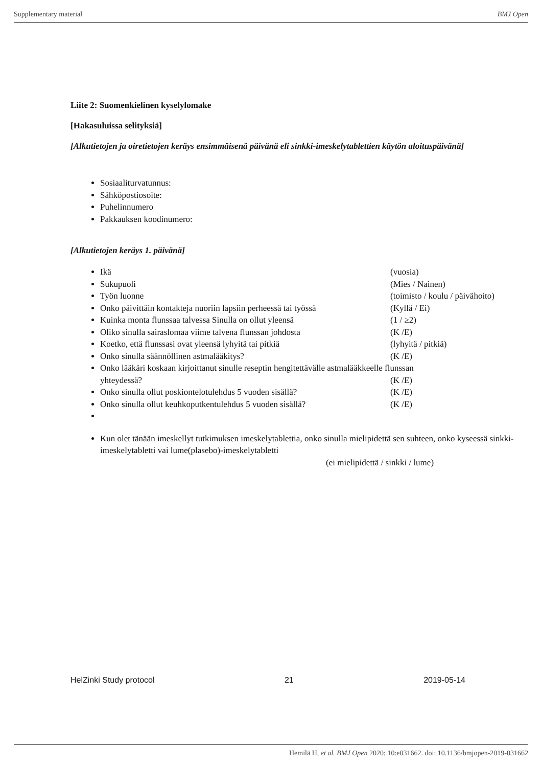Supplementary material BMJ Open
Liite 2: Suomenkielinen kyselylomake
[Hakasuluissa selityksiä]
[Alkutietojen ja oiretietojen keräys ensimmäisenä päivänä eli sinkki-imeskelytablettien käytön aloituspäivänä]
Sosiaaliturvatunnus:
Sähköpostiosoite:
Puhelinnumero
Pakkauksen koodinumero:
[Alkutietojen keräys 1. päivänä]
Ikä (vuosia)
Sukupuoli (Mies / Nainen)
Työn luonne (toimisto / koulu / päivähoito)
Onko päivittäin kontakteja nuoriin lapsiin perheessä tai työssä (Kyllä / Ei)
Kuinka monta flunssaa talvessa Sinulla on ollut yleensä (1 / ≥2)
Oliko sinulla sairaslomaa viime talvena flunssan johdosta (K /E)
Koetko, että flunssasi ovat yleensä lyhyitä tai pitkiä (lyhyitä / pitkiä)
Onko sinulla säännöllinen astmalääkitys? (K /E)
Onko lääkäri koskaan kirjoittanut sinulle reseptin hengitettävälle astmalääkkeelle flunssan
yhteydessä? (K /E)
Onko sinulla ollut poskiontelotulehdus 5 vuoden sisällä? (K /E)
Onko sinulla ollut keuhkoputkentulehdus 5 vuoden sisällä? (K /E)
Kun olet tänään imeskellyt tutkimuksen imeskelytablettia, onko sinulla mielipidettä sen suhteen, onko kyseessä sinkki-imeskelytabletti vai lume(plasebo)-imeskelytabletti
(ei mielipidettä / sinkki / lume)
HelZinki Study protocol 21 2019-05-14
Hemilä H, et al. BMJ Open 2020; 10:e031662. doi: 10.1136/bmjopen-2019-031662